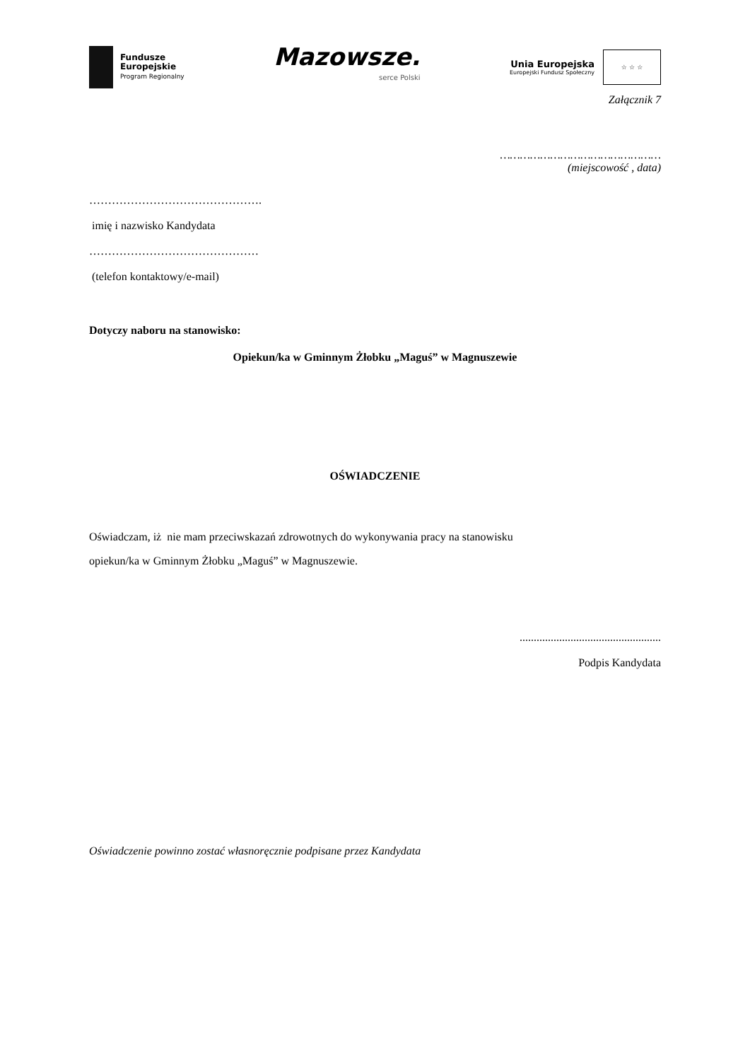Fundusze
Europejskie
Program Regionalny
Mazowsze.
serce Polski
Unia Europejska
Europejski Fundusz Społeczny
☆ ☆ ☆
Załącznik 7
…………………………………………
(miejscowość , data)
……………………………………….
imię i nazwisko Kandydata
………………………………………
(telefon kontaktowy/e-mail)
Dotyczy naboru na stanowisko:
Opiekun/ka w Gminnym Żłobku „Maguś” w Magnuszewie
OŚWIADCZENIE
Oświadczam, iż nie mam przeciwskazań zdrowotnych do wykonywania pracy na stanowisku
opiekun/ka w Gminnym Żłobku „Maguś” w Magnuszewie.
..................................................
Podpis Kandydata
Oświadczenie powinno zostać własnoręcznie podpisane przez Kandydata